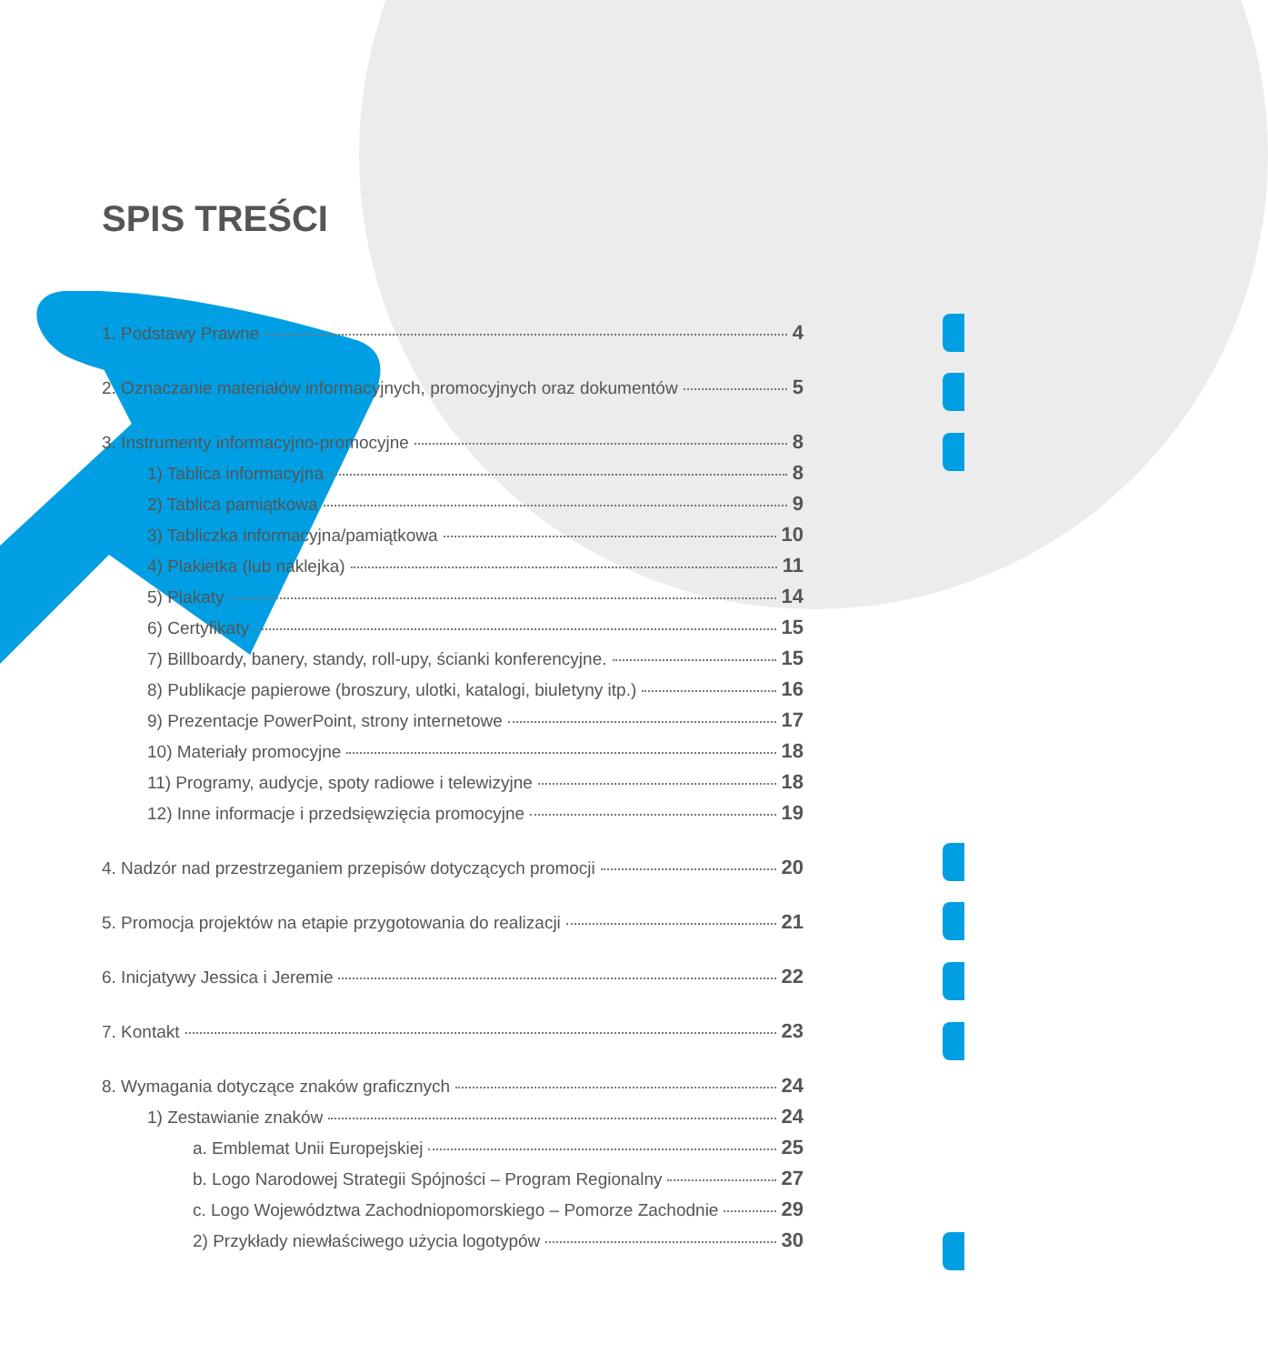SPIS TREŚCI
1. Podstawy Prawne 4
2. Oznaczanie materiałów informacyjnych, promocyjnych oraz dokumentów 5
3. Instrumenty informacyjno-promocyjne 8
1) Tablica informacyjna 8
2) Tablica pamiątkowa 9
3) Tabliczka informacyjna/pamiątkowa 10
4) Plakietka (lub naklejka) 11
5) Plakaty 14
6) Certyfikaty 15
7) Billboardy, banery, standy, roll-upy, ścianki konferencyjne. 15
8) Publikacje papierowe (broszury, ulotki, katalogi, biuletyny itp.) 16
9) Prezentacje PowerPoint, strony internetowe 17
10) Materiały promocyjne 18
11) Programy, audycje, spoty radiowe i telewizyjne 18
12) Inne informacje i przedsięwzięcia promocyjne 19
4. Nadzór nad przestrzeganiem przepisów dotyczących promocji 20
5. Promocja projektów na etapie przygotowania do realizacji 21
6. Inicjatywy Jessica i Jeremie 22
7. Kontakt 23
8. Wymagania dotyczące znaków graficznych 24
1) Zestawianie znaków 24
a. Emblemat Unii Europejskiej 25
b. Logo Narodowej Strategii Spójności – Program Regionalny 27
c. Logo Województwa Zachodniopomorskiego – Pomorze Zachodnie 29
2) Przykłady niewłaściwego użycia logotypów 30